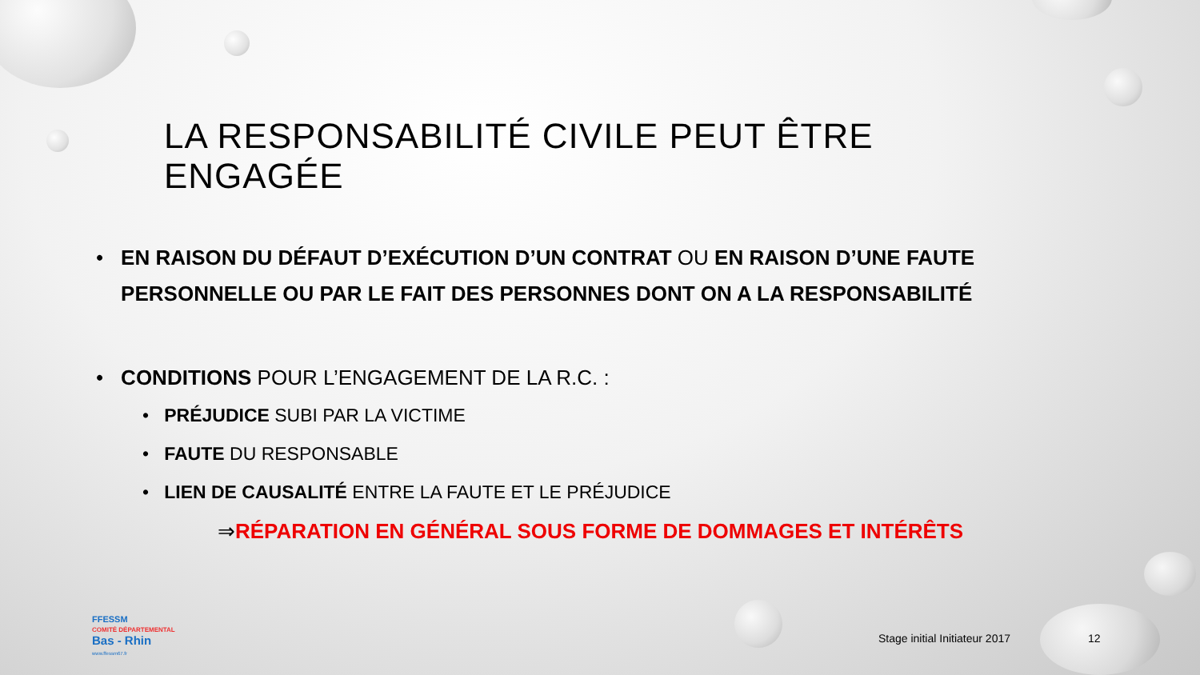LA RESPONSABILITÉ CIVILE PEUT ÊTRE ENGAGÉE
• EN RAISON DU DÉFAUT D’EXÉCUTION D’UN CONTRAT OU EN RAISON D’UNE FAUTE PERSONNELLE OU PAR LE FAIT DES PERSONNES DONT ON A LA RESPONSABILITÉ
• CONDITIONS POUR L’ENGAGEMENT DE LA R.C. :
• PRÉJUDICE SUBI PAR LA VICTIME
• FAUTE DU RESPONSABLE
• LIEN DE CAUSALITÉ ENTRE LA FAUTE ET LE PRÉJUDICE
⇒RÉPARATION EN GÉNÉRAL SOUS FORME DE DOMMAGES ET INTÉRÊTS
FFESSM
COMITÉ DÉPARTEMENTAL
Bas - Rhin
www.ffessm67.fr
Stage initial Initiateur 2017 12